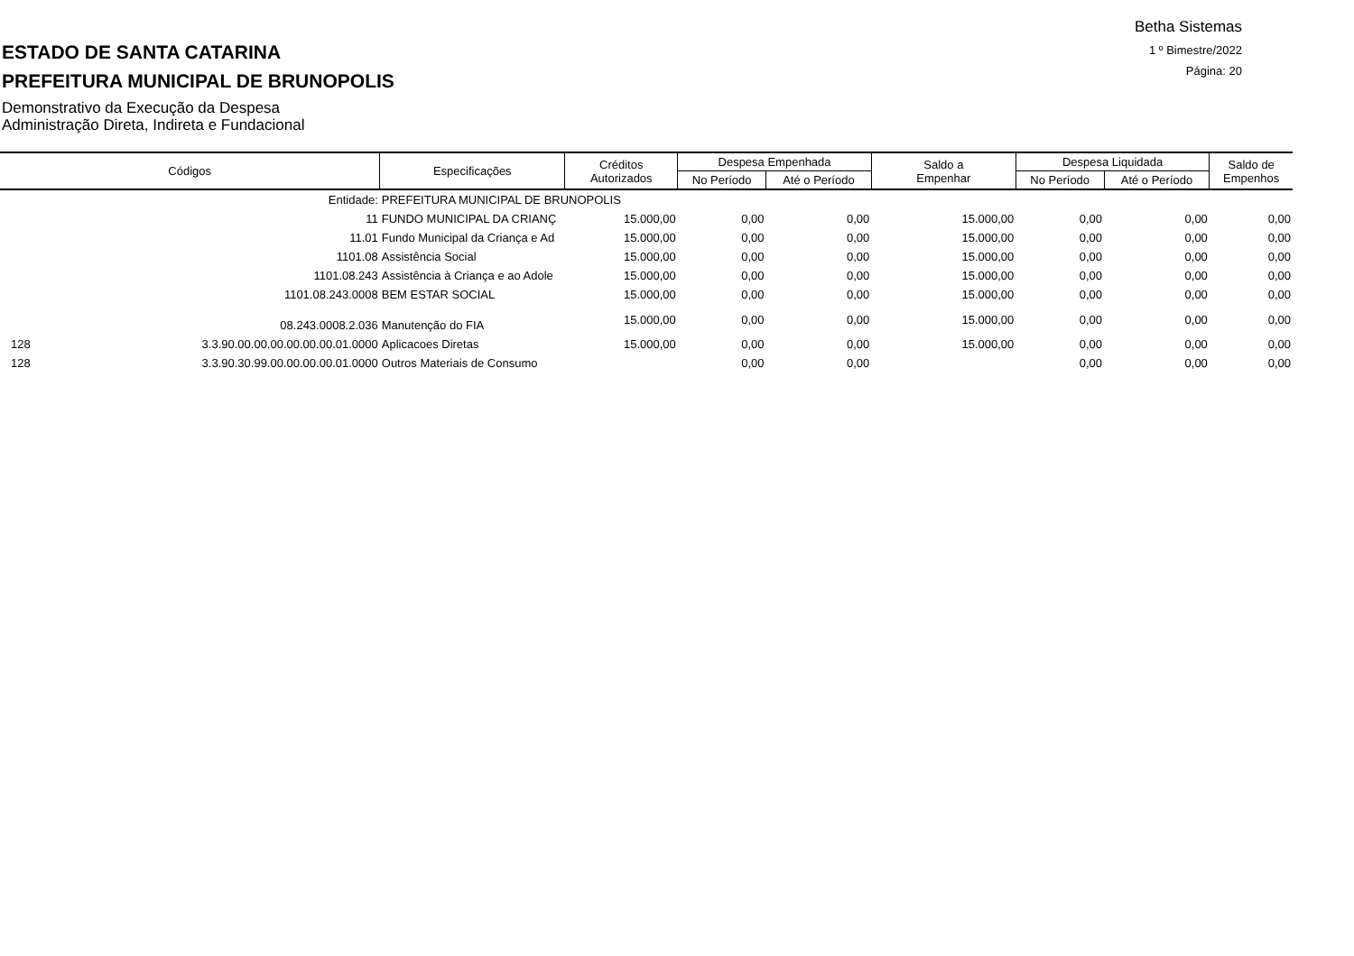Betha Sistemas
1 º Bimestre/2022
Página: 20
ESTADO DE SANTA CATARINA
PREFEITURA MUNICIPAL DE BRUNOPOLIS
Demonstrativo da Execução da Despesa
Administração Direta, Indireta e Fundacional
| Códigos | | Especificações | Créditos Autorizados | Despesa Empenhada | | Saldo a Empenhar | Despesa Liquidada | | Saldo de Empenhos |
| --- | --- | --- | --- | --- | --- | --- | --- | --- | --- |
| | | | | No Período | Até o Período | | No Período | Até o Período | |
| Entidade: | | PREFEITURA MUNICIPAL DE BRUNOPOLIS | | | | | | | |
| 11 | | FUNDO MUNICIPAL DA CRIANÇ | 15.000,00 | 0,00 | 0,00 | 15.000,00 | 0,00 | 0,00 | 0,00 |
| 11.01 | | Fundo Municipal da Criança e Ad | 15.000,00 | 0,00 | 0,00 | 15.000,00 | 0,00 | 0,00 | 0,00 |
| 1101.08 | | Assistência Social | 15.000,00 | 0,00 | 0,00 | 15.000,00 | 0,00 | 0,00 | 0,00 |
| 1101.08.243 | | Assistência à Criança e ao Adole | 15.000,00 | 0,00 | 0,00 | 15.000,00 | 0,00 | 0,00 | 0,00 |
| 1101.08.243.0008 | | BEM ESTAR SOCIAL | 15.000,00 | 0,00 | 0,00 | 15.000,00 | 0,00 | 0,00 | 0,00 |
| 08.243.0008.2.036 | | Manutenção do FIA | 15.000,00 | 0,00 | 0,00 | 15.000,00 | 0,00 | 0,00 | 0,00 |
| 128 | 3.3.90.00.00.00.00.00.00.01.0000 | Aplicacoes Diretas | 15.000,00 | 0,00 | 0,00 | 15.000,00 | 0,00 | 0,00 | 0,00 |
| 128 | 3.3.90.30.99.00.00.00.00.01.0000 | Outros Materiais de Consumo | | 0,00 | 0,00 | | 0,00 | 0,00 | 0,00 |